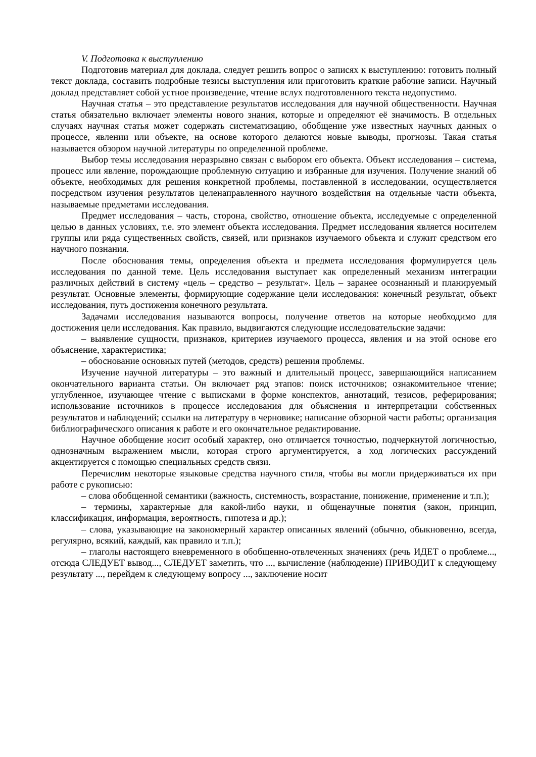V. Подготовка к выступлению
Подготовив материал для доклада, следует решить вопрос о записях к выступлению: готовить полный текст доклада, составить подробные тезисы выступления или приготовить краткие рабочие записи. Научный доклад представляет собой устное произведение, чтение вслух подготовленного текста недопустимо.
Научная статья – это представление результатов исследования для научной общественности. Научная статья обязательно включает элементы нового знания, которые и определяют её значимость. В отдельных случаях научная статья может содержать систематизацию, обобщение уже известных научных данных о процессе, явлении или объекте, на основе которого делаются новые выводы, прогнозы. Такая статья называется обзором научной литературы по определенной проблеме.
Выбор темы исследования неразрывно связан с выбором его объекта. Объект исследования – система, процесс или явление, порождающие проблемную ситуацию и избранные для изучения. Получение знаний об объекте, необходимых для решения конкретной проблемы, поставленной в исследовании, осуществляется посредством изучения результатов целенаправленного научного воздействия на отдельные части объекта, называемые предметами исследования.
Предмет исследования – часть, сторона, свойство, отношение объекта, исследуемые с определенной целью в данных условиях, т.е. это элемент объекта исследования. Предмет исследования является носителем группы или ряда существенных свойств, связей, или признаков изучаемого объекта и служит средством его научного познания.
После обоснования темы, определения объекта и предмета исследования формулируется цель исследования по данной теме. Цель исследования выступает как определенный механизм интеграции различных действий в систему «цель – средство – результат». Цель – заранее осознанный и планируемый результат. Основные элементы, формирующие содержание цели исследования: конечный результат, объект исследования, путь достижения конечного результата.
Задачами исследования называются вопросы, получение ответов на которые необходимо для достижения цели исследования. Как правило, выдвигаются следующие исследовательские задачи:
– выявление сущности, признаков, критериев изучаемого процесса, явления и на этой основе его объяснение, характеристика;
– обоснование основных путей (методов, средств) решения проблемы.
Изучение научной литературы – это важный и длительный процесс, завершающийся написанием окончательного варианта статьи. Он включает ряд этапов: поиск источников; ознакомительное чтение; углубленное, изучающее чтение с выписками в форме конспектов, аннотаций, тезисов, реферирования; использование источников в процессе исследования для объяснения и интерпретации собственных результатов и наблюдений; ссылки на литературу в черновике; написание обзорной части работы; организация библиографического описания к работе и его окончательное редактирование.
Научное обобщение носит особый характер, оно отличается точностью, подчеркнутой логичностью, однозначным выражением мысли, которая строго аргументируется, а ход логических рассуждений акцентируется с помощью специальных средств связи.
Перечислим некоторые языковые средства научного стиля, чтобы вы могли придерживаться их при работе с рукописью:
– слова обобщенной семантики (важность, системность, возрастание, понижение, применение и т.п.);
– термины, характерные для какой-либо науки, и общенаучные понятия (закон, принцип, классификация, информация, вероятность, гипотеза и др.);
– слова, указывающие на закономерный характер описанных явлений (обычно, обыкновенно, всегда, регулярно, всякий, каждый, как правило и т.п.);
– глаголы настоящего вневременного в обобщенно-отвлеченных значениях (речь ИДЕТ о проблеме..., отсюда СЛЕДУЕТ вывод..., СЛЕДУЕТ заметить, что ..., вычисление (наблюдение) ПРИВОДИТ к следующему результату ..., перейдем к следующему вопросу ..., заключение носит